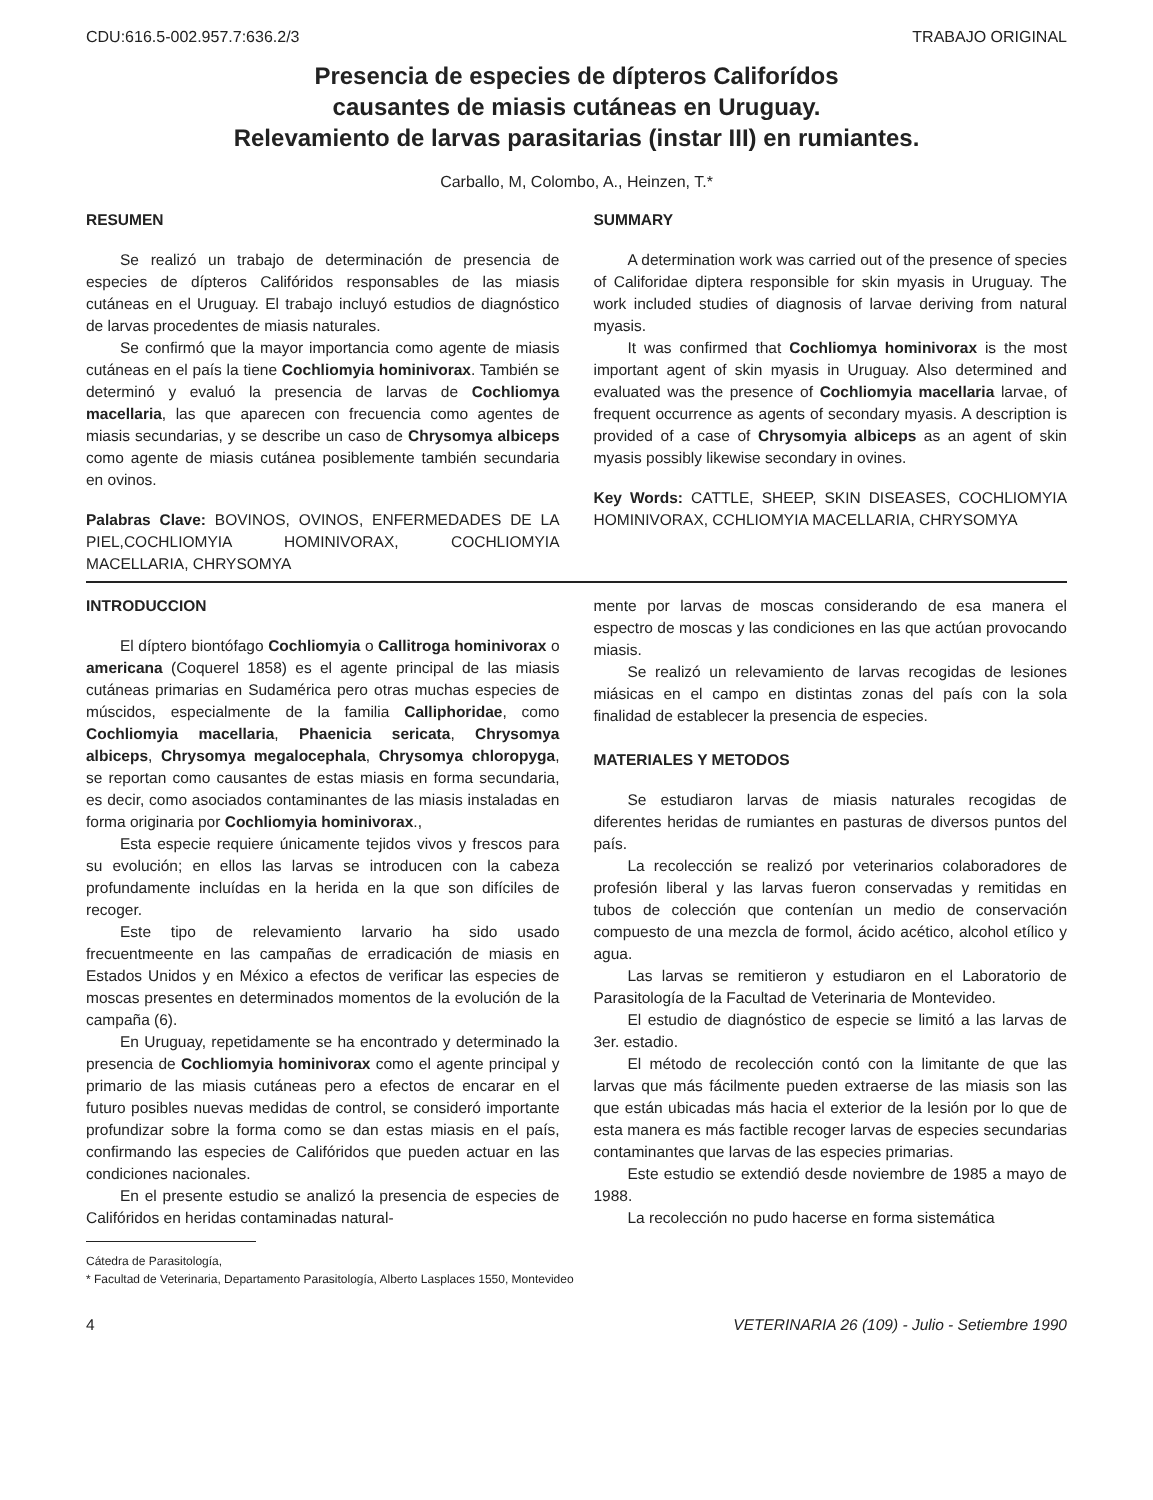CDU:616.5-002.957.7:636.2/3 TRABAJO ORIGINAL
Presencia de especies de dípteros Califorídos
causantes de miasis cutáneas en Uruguay.
Relevamiento de larvas parasitarias (instar III) en rumiantes.
Carballo, M, Colombo, A., Heinzen, T.*
RESUMEN
Se realizó un trabajo de determinación de presencia de especies de dípteros Califóridos responsables de las miasis cutáneas en el Uruguay. El trabajo incluyó estudios de diagnóstico de larvas procedentes de miasis naturales.
Se confirmó que la mayor importancia como agente de miasis cutáneas en el país la tiene Cochliomyia hominivorax. También se determinó y evaluó la presencia de larvas de Cochliomya macellaria, las que aparecen con frecuencia como agentes de miasis secundarias, y se describe un caso de Chrysomya albiceps como agente de miasis cutánea posiblemente también secundaria en ovinos.
Palabras Clave: BOVINOS, OVINOS, ENFERMEDADES DE LA PIEL,COCHLIOMYIA HOMINIVORAX, COCHLIOMYIA MACELLARIA, CHRYSOMYA
SUMMARY
A determination work was carried out of the presence of species of Califoridae diptera responsible for skin myasis in Uruguay. The work included studies of diagnosis of larvae deriving from natural myasis.
It was confirmed that Cochliomya hominivorax is the most important agent of skin myasis in Uruguay. Also determined and evaluated was the presence of Cochliomyia macellaria larvae, of frequent occurrence as agents of secondary myasis. A description is provided of a case of Chrysomyia albiceps as an agent of skin myasis possibly likewise secondary in ovines.
Key Words: CATTLE, SHEEP, SKIN DISEASES, COCHLIOMYIA HOMINIVORAX, CCHLIOMYIA MACELLARIA, CHRYSOMYA
INTRODUCCION
El díptero biontófago Cochliomyia o Callitroga hominivorax o americana (Coquerel 1858) es el agente principal de las miasis cutáneas primarias en Sudamérica pero otras muchas especies de múscidos, especialmente de la familia Calliphoridae, como Cochliomyia macellaria, Phaenicia sericata, Chrysomya albiceps, Chrysomya megalocephala, Chrysomya chloropyga, se reportan como causantes de estas miasis en forma secundaria, es decir, como asociados contaminantes de las miasis instaladas en forma originaria por Cochliomyia hominivorax.,
Esta especie requiere únicamente tejidos vivos y frescos para su evolución; en ellos las larvas se introducen con la cabeza profundamente incluídas en la herida en la que son difíciles de recoger.
Este tipo de relevamiento larvario ha sido usado frecuentmeente en las campañas de erradicación de miasis en Estados Unidos y en México a efectos de verificar las especies de moscas presentes en determinados momentos de la evolución de la campaña (6).
En Uruguay, repetidamente se ha encontrado y determinado la presencia de Cochliomyia hominivorax como el agente principal y primario de las miasis cutáneas pero a efectos de encarar en el futuro posibles nuevas medidas de control, se consideró importante profundizar sobre la forma como se dan estas miasis en el país, confirmando las especies de Califóridos que pueden actuar en las condiciones nacionales.
En el presente estudio se analizó la presencia de especies de Califóridos en heridas contaminadas natural-
mente por larvas de moscas considerando de esa manera el espectro de moscas y las condiciones en las que actúan provocando miasis.
Se realizó un relevamiento de larvas recogidas de lesiones miásicas en el campo en distintas zonas del país con la sola finalidad de establecer la presencia de especies.
MATERIALES Y METODOS
Se estudiaron larvas de miasis naturales recogidas de diferentes heridas de rumiantes en pasturas de diversos puntos del país.
La recolección se realizó por veterinarios colaboradores de profesión liberal y las larvas fueron conservadas y remitidas en tubos de colección que contenían un medio de conservación compuesto de una mezcla de formol, ácido acético, alcohol etílico y agua.
Las larvas se remitieron y estudiaron en el Laboratorio de Parasitología de la Facultad de Veterinaria de Montevideo.
El estudio de diagnóstico de especie se limitó a las larvas de 3er. estadio.
El método de recolección contó con la limitante de que las larvas que más fácilmente pueden extraerse de las miasis son las que están ubicadas más hacia el exterior de la lesión por lo que de esta manera es más factible recoger larvas de especies secundarias contaminantes que larvas de las especies primarias.
Este estudio se extendió desde noviembre de 1985 a mayo de 1988.
La recolección no pudo hacerse en forma sistemática
Cátedra de Parasitología,
* Facultad de Veterinaria, Departamento Parasitología, Alberto Lasplaces 1550, Montevideo
4 VETERINARIA 26 (109) - Julio - Setiembre 1990